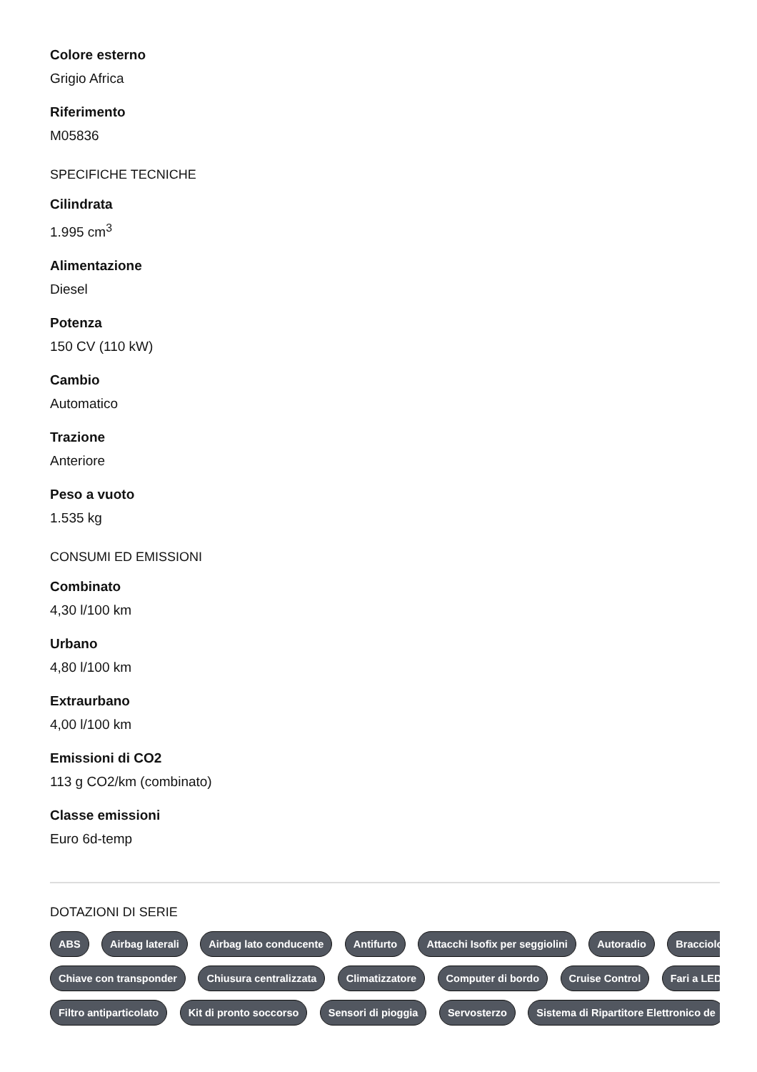Colore esterno
Grigio Africa
Riferimento
M05836
SPECIFICHE TECNICHE
Cilindrata
1.995 cm<sup>3</sup>
Alimentazione
Diesel
Potenza
150 CV (110 kW)
Cambio
Automatico
Trazione
Anteriore
Peso a vuoto
1.535 kg
CONSUMI ED EMISSIONI
Combinato
4,30 l/100 km
Urbano
4,80 l/100 km
Extraurbano
4,00 l/100 km
Emissioni di CO2
113 g CO2/km (combinato)
Classe emissioni
Euro 6d-temp
DOTAZIONI DI SERIE
ABS Airbag laterali Airbag lato conducente Antifurto Attacchi Isofix per seggiolini Autoradio Bracciolo
Chiave con transponder Chiusura centralizzata Climatizzatore Computer di bordo Cruise Control Fari a LED
Filtro antiparticolato Kit di pronto soccorso Sensori di pioggia Servosterzo Sistema di Ripartitore Elettronico de